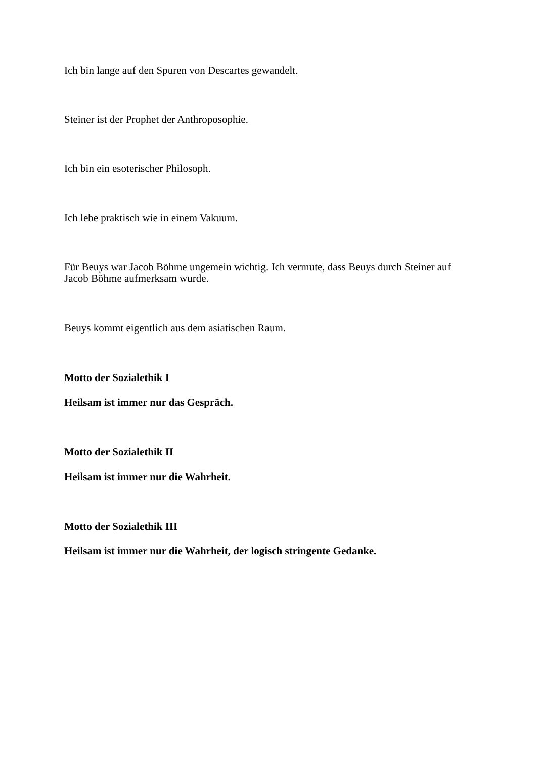Ich bin lange auf den Spuren von Descartes gewandelt.
Steiner ist der Prophet der Anthroposophie.
Ich bin ein esoterischer Philosoph.
Ich lebe praktisch wie in einem Vakuum.
Für Beuys war Jacob Böhme ungemein wichtig. Ich vermute, dass Beuys durch Steiner auf Jacob Böhme aufmerksam wurde.
Beuys kommt eigentlich aus dem asiatischen Raum.
Motto der Sozialethik I
Heilsam ist immer nur das Gespräch.
Motto der Sozialethik II
Heilsam ist immer nur die Wahrheit.
Motto der Sozialethik III
Heilsam ist immer nur die Wahrheit, der logisch stringente Gedanke.